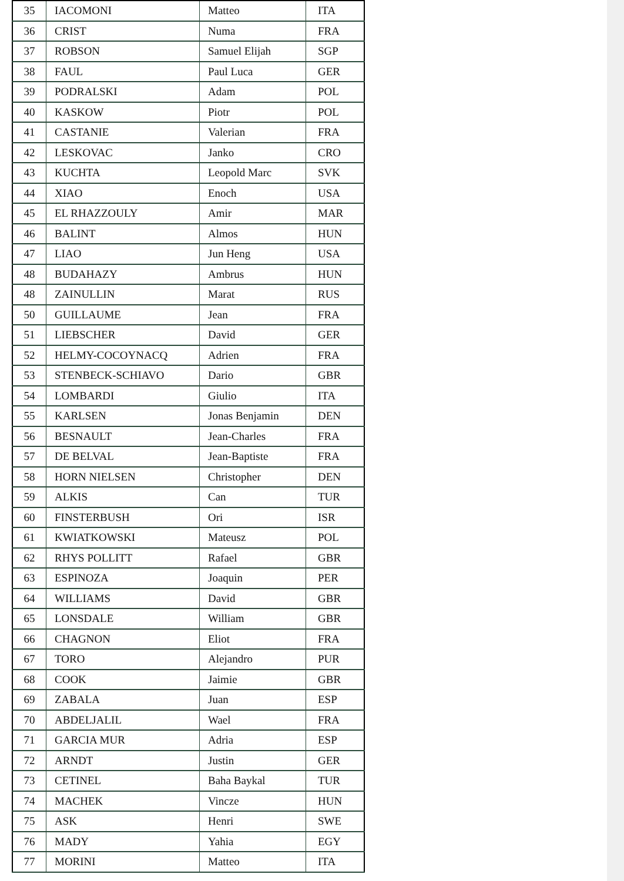| 35 | IACOMONI | Matteo | ITA |
| 36 | CRIST | Numa | FRA |
| 37 | ROBSON | Samuel Elijah | SGP |
| 38 | FAUL | Paul Luca | GER |
| 39 | PODRALSKI | Adam | POL |
| 40 | KASKOW | Piotr | POL |
| 41 | CASTANIE | Valerian | FRA |
| 42 | LESKOVAC | Janko | CRO |
| 43 | KUCHTA | Leopold Marc | SVK |
| 44 | XIAO | Enoch | USA |
| 45 | EL RHAZZOULY | Amir | MAR |
| 46 | BALINT | Almos | HUN |
| 47 | LIAO | Jun Heng | USA |
| 48 | BUDAHAZY | Ambrus | HUN |
| 48 | ZAINULLIN | Marat | RUS |
| 50 | GUILLAUME | Jean | FRA |
| 51 | LIEBSCHER | David | GER |
| 52 | HELMY-COCOYNACQ | Adrien | FRA |
| 53 | STENBECK-SCHIAVO | Dario | GBR |
| 54 | LOMBARDI | Giulio | ITA |
| 55 | KARLSEN | Jonas Benjamin | DEN |
| 56 | BESNAULT | Jean-Charles | FRA |
| 57 | DE BELVAL | Jean-Baptiste | FRA |
| 58 | HORN NIELSEN | Christopher | DEN |
| 59 | ALKIS | Can | TUR |
| 60 | FINSTERBUSH | Ori | ISR |
| 61 | KWIATKOWSKI | Mateusz | POL |
| 62 | RHYS POLLITT | Rafael | GBR |
| 63 | ESPINOZA | Joaquin | PER |
| 64 | WILLIAMS | David | GBR |
| 65 | LONSDALE | William | GBR |
| 66 | CHAGNON | Eliot | FRA |
| 67 | TORO | Alejandro | PUR |
| 68 | COOK | Jaimie | GBR |
| 69 | ZABALA | Juan | ESP |
| 70 | ABDELJALIL | Wael | FRA |
| 71 | GARCIA MUR | Adria | ESP |
| 72 | ARNDT | Justin | GER |
| 73 | CETINEL | Baha Baykal | TUR |
| 74 | MACHEK | Vincze | HUN |
| 75 | ASK | Henri | SWE |
| 76 | MADY | Yahia | EGY |
| 77 | MORINI | Matteo | ITA |